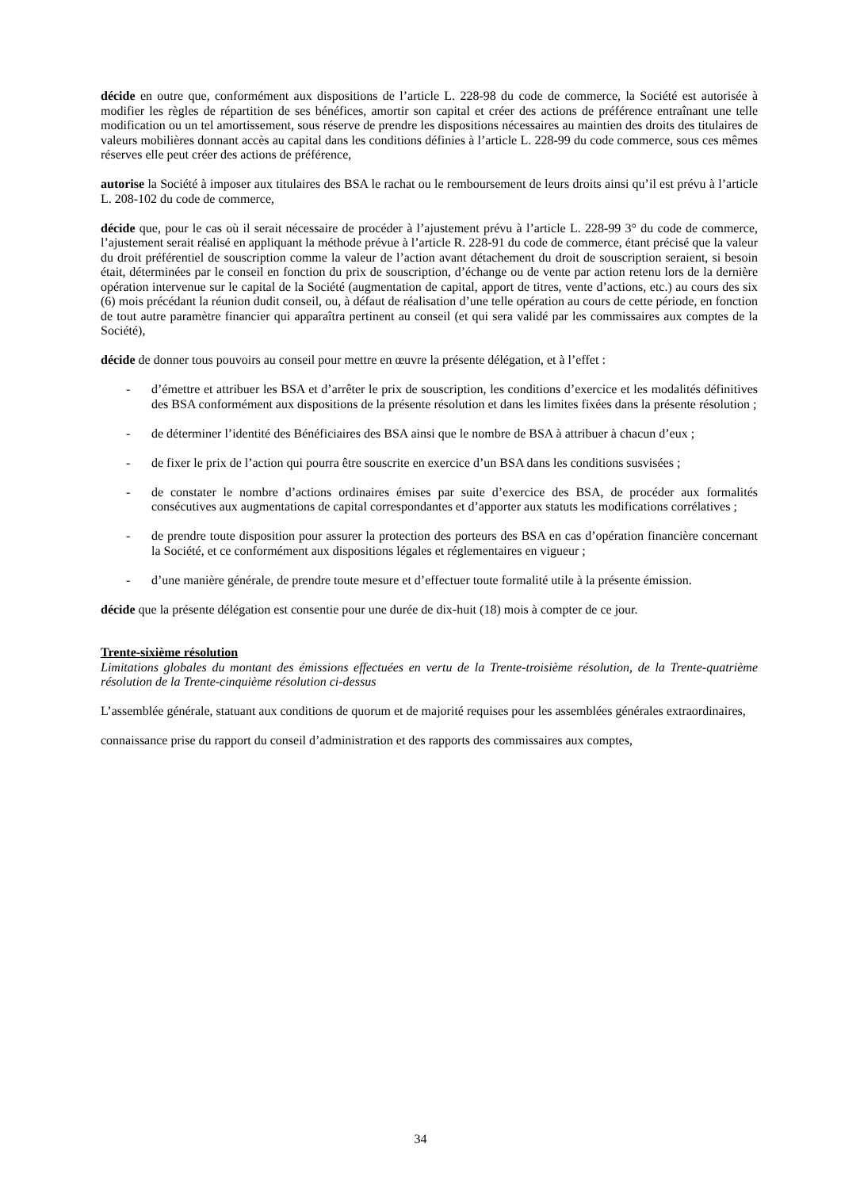décide en outre que, conformément aux dispositions de l’article L. 228-98 du code de commerce, la Société est autorisée à modifier les règles de répartition de ses bénéfices, amortir son capital et créer des actions de préférence entraînant une telle modification ou un tel amortissement, sous réserve de prendre les dispositions nécessaires au maintien des droits des titulaires de valeurs mobilières donnant accès au capital dans les conditions définies à l’article L. 228-99 du code commerce, sous ces mêmes réserves elle peut créer des actions de préférence,
autorise la Société à imposer aux titulaires des BSA le rachat ou le remboursement de leurs droits ainsi qu’il est prévu à l’article L. 208-102 du code de commerce,
décide que, pour le cas où il serait nécessaire de procéder à l’ajustement prévu à l’article L. 228-99 3° du code de commerce, l’ajustement serait réalisé en appliquant la méthode prévue à l’article R. 228-91 du code de commerce, étant précisé que la valeur du droit préférentiel de souscription comme la valeur de l’action avant détachement du droit de souscription seraient, si besoin était, déterminées par le conseil en fonction du prix de souscription, d’échange ou de vente par action retenu lors de la dernière opération intervenue sur le capital de la Société (augmentation de capital, apport de titres, vente d’actions, etc.) au cours des six (6) mois précédant la réunion dudit conseil, ou, à défaut de réalisation d’une telle opération au cours de cette période, en fonction de tout autre paramètre financier qui apparaîtra pertinent au conseil (et qui sera validé par les commissaires aux comptes de la Société),
décide de donner tous pouvoirs au conseil pour mettre en œuvre la présente délégation, et à l’effet :
- d’émettre et attribuer les BSA et d’arrêter le prix de souscription, les conditions d’exercice et les modalités définitives des BSA conformément aux dispositions de la présente résolution et dans les limites fixées dans la présente résolution ;
- de déterminer l’identité des Bénéficiaires des BSA ainsi que le nombre de BSA à attribuer à chacun d’eux ;
- de fixer le prix de l’action qui pourra être souscrite en exercice d’un BSA dans les conditions susvisées ;
- de constater le nombre d’actions ordinaires émises par suite d’exercice des BSA, de procéder aux formalités consécutives aux augmentations de capital correspondantes et d’apporter aux statuts les modifications corrélatives ;
- de prendre toute disposition pour assurer la protection des porteurs des BSA en cas d’opération financière concernant la Société, et ce conformément aux dispositions légales et réglementaires en vigueur ;
- d’une manière générale, de prendre toute mesure et d’effectuer toute formalité utile à la présente émission.
décide que la présente délégation est consentie pour une durée de dix-huit (18) mois à compter de ce jour.
Trente-sixième résolution
Limitations globales du montant des émissions effectuées en vertu de la Trente-troisième résolution, de la Trente-quatrième résolution de la Trente-cinquième résolution ci-dessus
L’assemblée générale, statuant aux conditions de quorum et de majorité requises pour les assemblées générales extraordinaires,
connaissance prise du rapport du conseil d’administration et des rapports des commissaires aux comptes,
34